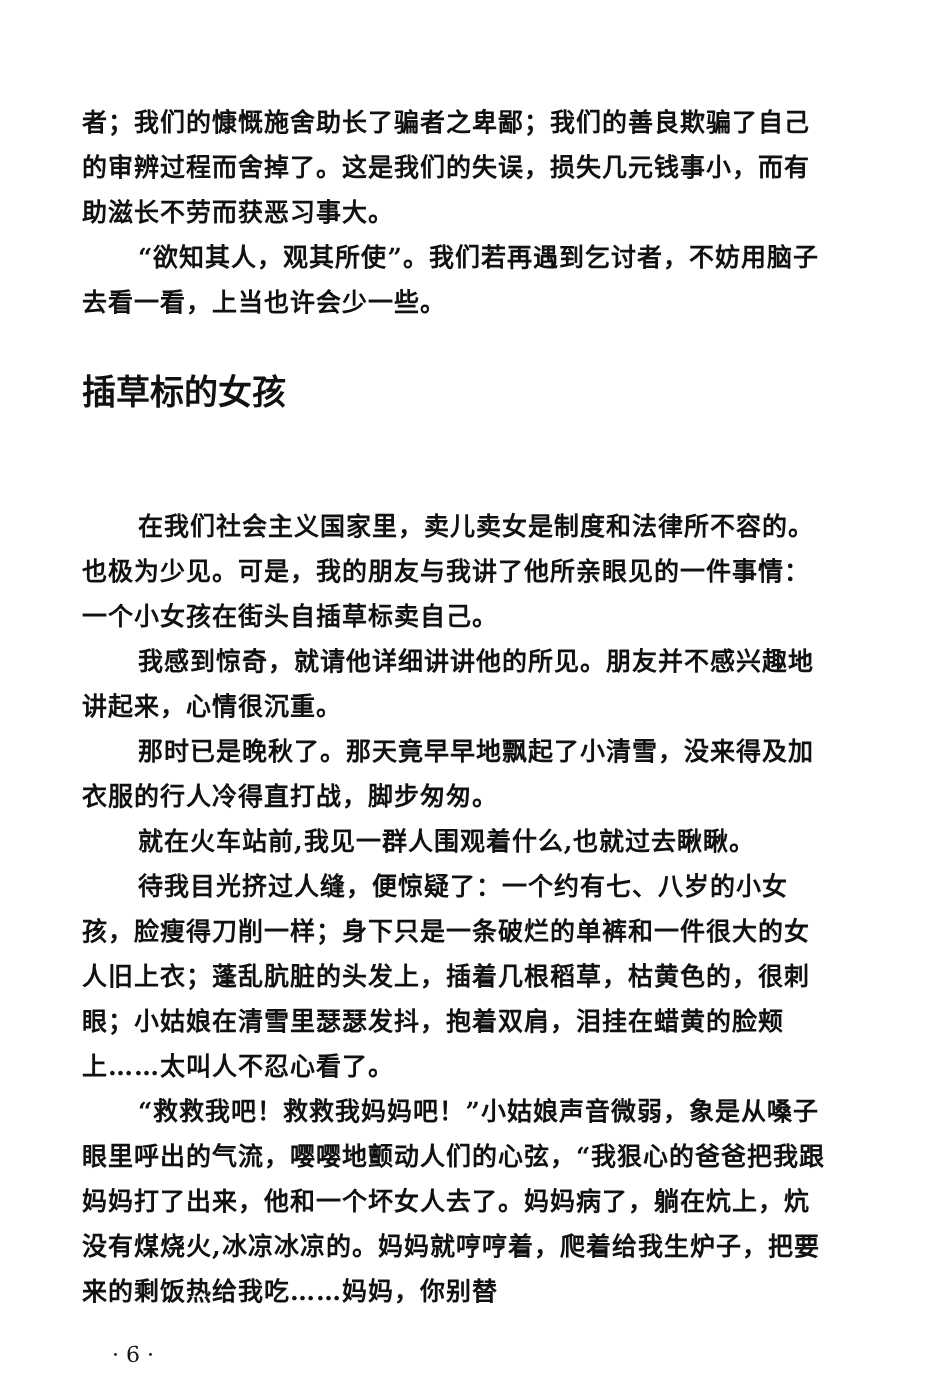者；我们的慷慨施舍助长了骗者之卑鄙；我们的善良欺骗了自己的审辨过程而舍掉了。这是我们的失误，损失几元钱事小，而有助滋长不劳而获恶习事大。
“欲知其人，观其所使”。我们若再遇到乞讨者，不妨用脑子去看一看，上当也许会少一些。
插草标的女孩
在我们社会主义国家里，卖儿卖女是制度和法律所不容的。也极为少见。可是，我的朋友与我讲了他所亲眼见的一件事情：一个小女孩在街头自插草标卖自己。
我感到惊奇，就请他详细讲讲他的所见。朋友并不感兴趣地讲起来，心情很沉重。
那时已是晚秋了。那天竟早早地飘起了小清雪，没来得及加衣服的行人冷得直打战，脚步匆匆。
就在火车站前,我见一群人围观着什么,也就过去瞅瞅。
待我目光挤过人缝，便惊疑了：一个约有七、八岁的小女孩，脸瘦得刀削一样；身下只是一条破烂的单裤和一件很大的女人旧上衣；蓬乱肮脏的头发上，插着几根稻草，枯黄色的，很刺眼；小姑娘在清雪里瑟瑟发抖，抱着双肩，泪挂在蜡黄的脸颊上……太叫人不忍心看了。
“救救我吧！救救我妈妈吧！”小姑娘声音微弱，象是从嗓子眼里呼出的气流，嘤嘤地颤动人们的心弦，“我狠心的爸爸把我跟妈妈打了出来，他和一个坏女人去了。妈妈病了，躺在炕上，炕没有煤烧火,冰凉冰凉的。妈妈就哼哼着，爬着给我生炉子，把要来的剩饭热给我吃……妈妈，你别替
· 6 ·